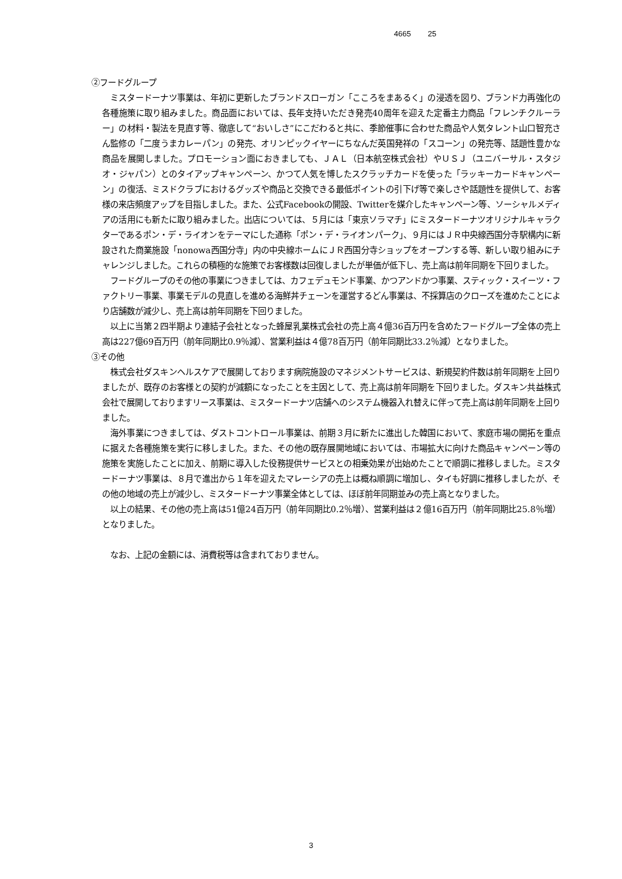4665 25
②フードグループ
ミスタードーナツ事業は、年初に更新したブランドスローガン「こころをまあるく」の浸透を図り、ブランド力再強化の各種施策に取り組みました。商品面においては、長年支持いただき発売40周年を迎えた定番主力商品「フレンチクルーラー」の材料・製法を見直す等、徹底して“おいしさ”にこだわると共に、季節催事に合わせた商品や人気タレント山口智充さん監修の「二度うまカレーパン」の発売、オリンピックイヤーにちなんだ英国発祥の「スコーン」の発売等、話題性豊かな商品を展開しました。プロモーション面におきましても、ＪＡＬ（日本航空株式会社）やＵＳＪ（ユニバーサル・スタジオ・ジャパン）とのタイアップキャンペーン、かつて人気を博したスクラッチカードを使った「ラッキーカードキャンペーン」の復活、ミスドクラブにおけるグッズや商品と交換できる最低ポイントの引下げ等で楽しさや話題性を提供して、お客様の来店頻度アップを目指しました。また、公式Facebookの開設、Twitterを媒介したキャンペーン等、ソーシャルメディアの活用にも新たに取り組みました。出店については、５月には「東京ソラマチ」にミスタードーナツオリジナルキャラクターであるポン・デ・ライオンをテーマにした通称「ポン・デ・ライオンパーク」、９月にはＪＲ中央線西国分寺駅構内に新設された商業施設「nonowa西国分寺」内の中央線ホームにＪＲ西国分寺ショップをオープンする等、新しい取り組みにチャレンジしました。これらの積極的な施策でお客様数は回復しましたが単価が低下し、売上高は前年同期を下回りました。
フードグループのその他の事業につきましては、カフェデュモンド事業、かつアンドかつ事業、スティック・スイーツ・ファクトリー事業、事業モデルの見直しを進める海鮮丼チェーンを運営するどん事業は、不採算店のクローズを進めたことにより店舗数が減少し、売上高は前年同期を下回りました。
以上に当第２四半期より連結子会社となった蜂屋乳業株式会社の売上高４億36百万円を含めたフードグループ全体の売上高は227億69百万円（前年同期比0.9％減）、営業利益は４億78百万円（前年同期比33.2％減）となりました。
③その他
株式会社ダスキンヘルスケアで展開しております病院施設のマネジメントサービスは、新規契約件数は前年同期を上回りましたが、既存のお客様との契約が減額になったことを主因として、売上高は前年同期を下回りました。ダスキン共益株式会社で展開しておりますリース事業は、ミスタードーナツ店舗へのシステム機器入れ替えに伴って売上高は前年同期を上回りました。
海外事業につきましては、ダストコントロール事業は、前期３月に新たに進出した韓国において、家庭市場の開拓を重点に据えた各種施策を実行に移しました。また、その他の既存展開地域においては、市場拡大に向けた商品キャンペーン等の施策を実施したことに加え、前期に導入した役務提供サービスとの相乗効果が出始めたことで順調に推移しました。ミスタードーナツ事業は、８月で進出から１年を迎えたマレーシアの売上は概ね順調に増加し、タイも好調に推移しましたが、その他の地域の売上が減少し、ミスタードーナツ事業全体としては、ほぼ前年同期並みの売上高となりました。
以上の結果、その他の売上高は51億24百万円（前年同期比0.2％増）、営業利益は２億16百万円（前年同期比25.8％増）となりました。
なお、上記の金額には、消費税等は含まれておりません。
3